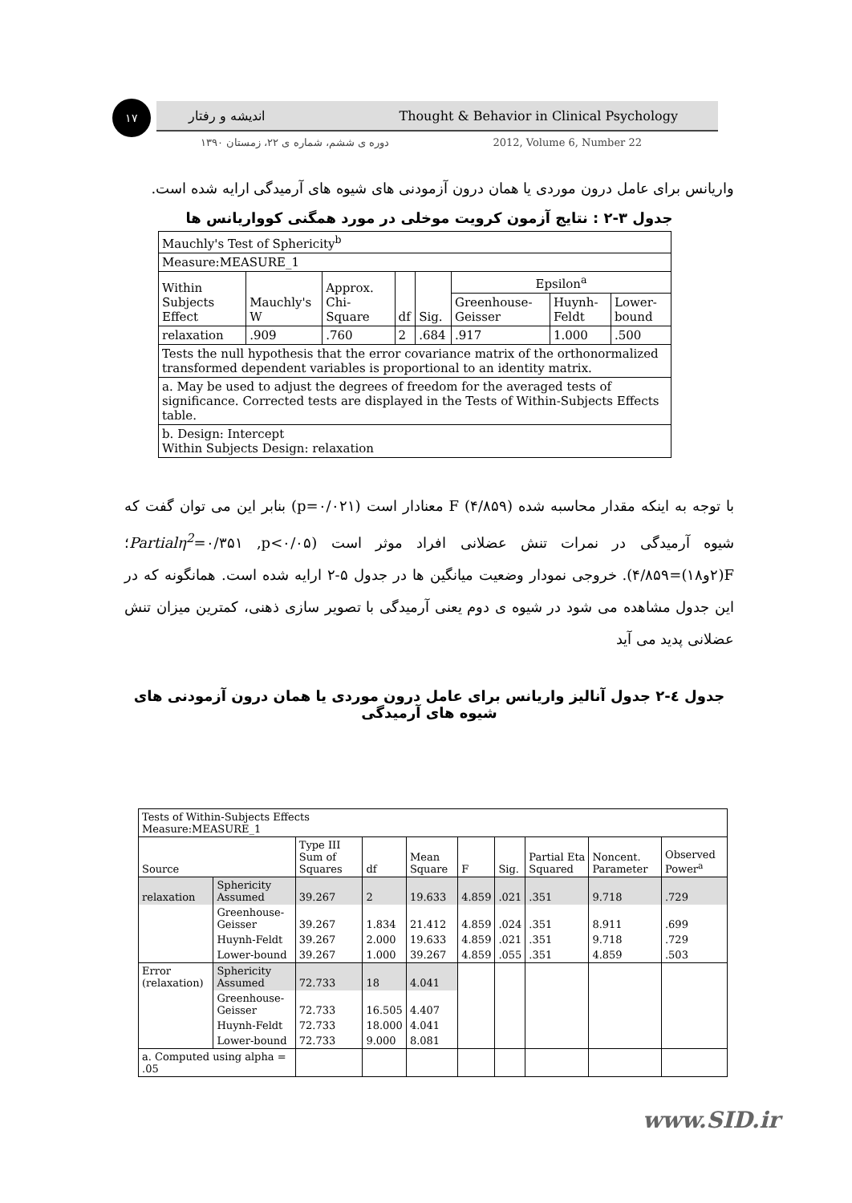۱۷ اندیشه و رفتار Thought & Behavior in Clinical Psychology
دوره ی ششم، شماره ی ۲۲، زمستان ۱۳۹۰ 2012, Volume 6, Number 22
واریانس برای عامل درون موردی یا همان درون آزمودنی های شیوه های آرمیدگی ارایه شده است.
جدول ۳-۲ : نتایج آزمون کرویت موخلی در مورد همگنی کوواریانس ها
| Mauchly's Test of Sphericity<sup>b</sup> | | | | | | | |
| Measure:MEASURE_1 | | | | | | | |
| Within Subjects Effect | Mauchly's W | Approx. Chi-Square | df | Sig. | Epsilon<sup>a</sup> | | |
| | | | | | Greenhouse-Geisser | Huynh-Feldt | Lower-bound |
| relaxation | .909 | .760 | 2 | .684 | .917 | 1.000 | .500 |
| Tests the null hypothesis that the error covariance matrix of the orthonormalized transformed dependent variables is proportional to an identity matrix. | | | | | | | |
| a. May be used to adjust the degrees of freedom for the averaged tests of significance. Corrected tests are displayed in the Tests of Within-Subjects Effects table. | | | | | | | |
| b. Design: Intercept Within Subjects Design: relaxation | | | | | | | |
با توجه به اینکه مقدار محاسبه شده F (۴/۸۵۹) معنادار است (p=۰/۰۲۱) بنابر این می توان گفت که شیوه آرمیدگی در نمرات تنش عضلانی افراد موثر است (Partialη<sup>2</sup>=۰/۳۵۱ ,p<۰/۰۵؛ F(۲و۱۸)=۴/۸۵۹). خروجی نمودار وضعیت میانگین ها در جدول ۵-۲ ارایه شده است. همانگونه که در این جدول مشاهده می شود در شیوه ی دوم یعنی آرمیدگی با تصویر سازی ذهنی، کمترین میزان تنش عضلانی پدید می آید
جدول ٤-۲ جدول آنالیز واریانس برای عامل درون موردی یا همان درون آزمودنی های شیوه های آرمیدگی
| Tests of Within-Subjects Effects Measure:MEASURE_1 | | | | | | | | | |
| Source | | Type III Sum of Squares | df | Mean Square | F | Sig. | Partial Eta Squared | Noncent. Parameter | Observed Power<sup>a</sup> |
| relaxation | Sphericity Assumed | 39.267 | 2 | 19.633 | 4.859 | .021 | .351 | 9.718 | .729 |
| | Greenhouse-Geisser | 39.267 | 1.834 | 21.412 | 4.859 | .024 | .351 | 8.911 | .699 |
| | Huynh-Feldt | 39.267 | 2.000 | 19.633 | 4.859 | .021 | .351 | 9.718 | .729 |
| | Lower-bound | 39.267 | 1.000 | 39.267 | 4.859 | .055 | .351 | 4.859 | .503 |
| Error (relaxation) | Sphericity Assumed | 72.733 | 18 | 4.041 | | | | | |
| | Greenhouse-Geisser | 72.733 | 16.505 | 4.407 | | | | | |
| | Huynh-Feldt | 72.733 | 18.000 | 4.041 | | | | | |
| | Lower-bound | 72.733 | 9.000 | 8.081 | | | | | |
| a. Computed using alpha = .05 | | | | | | | | | |
www.SID.ir